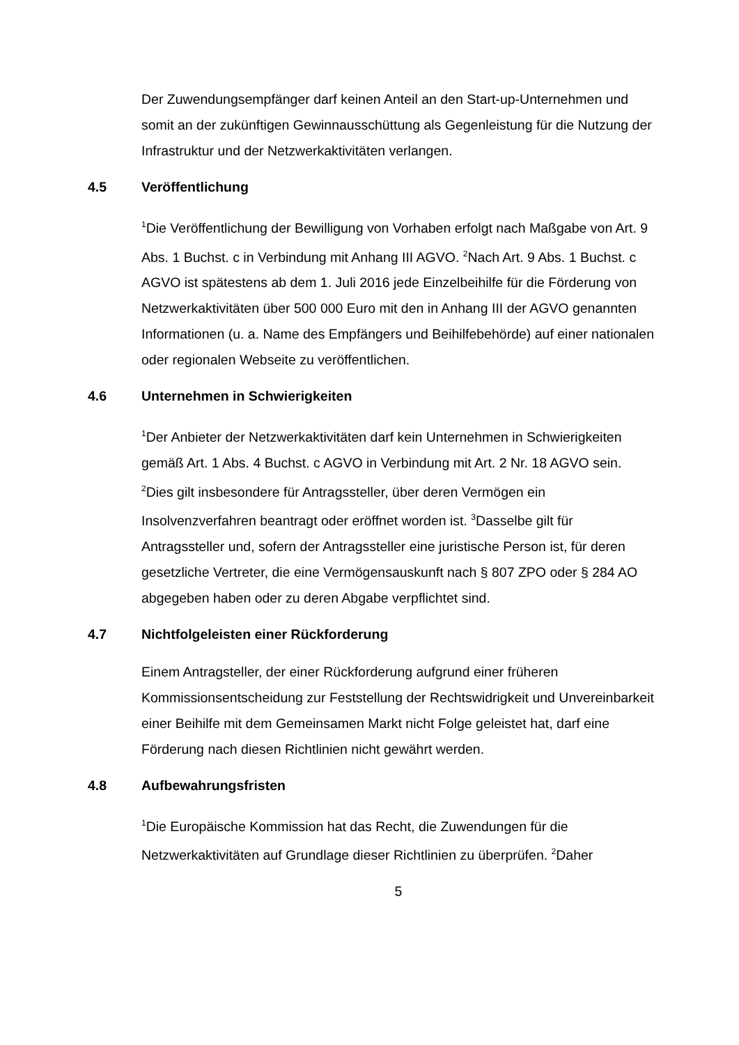Der Zuwendungsempfänger darf keinen Anteil an den Start-up-Unternehmen und somit an der zukünftigen Gewinnausschüttung als Gegenleistung für die Nutzung der Infrastruktur und der Netzwerkaktivitäten verlangen.
4.5 Veröffentlichung
<sup>1</sup> Die Veröffentlichung der Bewilligung von Vorhaben erfolgt nach Maßgabe von Art. 9 Abs. 1 Buchst. c in Verbindung mit Anhang III AGVO. <sup>2</sup>Nach Art. 9 Abs. 1 Buchst. c AGVO ist spätestens ab dem 1. Juli 2016 jede Einzelbeihilfe für die Förderung von Netzwerkaktivitäten über 500 000 Euro mit den in Anhang III der AGVO genannten Informationen (u. a. Name des Empfängers und Beihilfebehörde) auf einer nationalen oder regionalen Webseite zu veröffentlichen.
4.6 Unternehmen in Schwierigkeiten
<sup>1</sup> Der Anbieter der Netzwerkaktivitäten darf kein Unternehmen in Schwierigkeiten gemäß Art. 1 Abs. 4 Buchst. c AGVO in Verbindung mit Art. 2 Nr. 18 AGVO sein. <sup>2</sup>Dies gilt insbesondere für Antragssteller, über deren Vermögen ein Insolvenzverfahren beantragt oder eröffnet worden ist. <sup>3</sup>Dasselbe gilt für Antragssteller und, sofern der Antragssteller eine juristische Person ist, für deren gesetzliche Vertreter, die eine Vermögensauskunft nach § 807 ZPO oder § 284 AO abgegeben haben oder zu deren Abgabe verpflichtet sind.
4.7 Nichtfolgeleisten einer Rückforderung
Einem Antragsteller, der einer Rückforderung aufgrund einer früheren Kommissionsentscheidung zur Feststellung der Rechtswidrigkeit und Unvereinbarkeit einer Beihilfe mit dem Gemeinsamen Markt nicht Folge geleistet hat, darf eine Förderung nach diesen Richtlinien nicht gewährt werden.
4.8 Aufbewahrungsfristen
<sup>1</sup> Die Europäische Kommission hat das Recht, die Zuwendungen für die Netzwerkaktivitäten auf Grundlage dieser Richtlinien zu überprüfen. <sup>2</sup>Daher
5